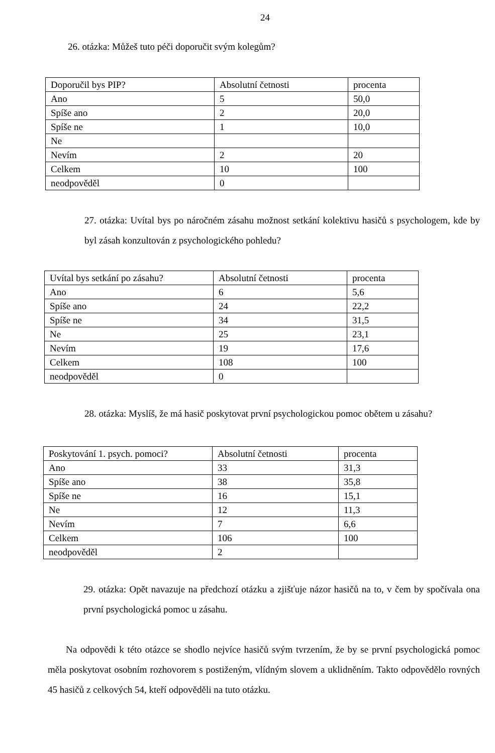24
26. otázka: Můžeš tuto péči doporučit svým kolegům?
| Doporučil bys PIP? | Absolutní četnosti | procenta |
| Ano | 5 | 50,0 |
| Spíše ano | 2 | 20,0 |
| Spíše ne | 1 | 10,0 |
| Ne | | |
| Nevím | 2 | 20 |
| Celkem | 10 | 100 |
| neodpověděl | 0 | |
27. otázka: Uvítal bys po náročném zásahu možnost setkání kolektivu hasičů s psychologem, kde by byl zásah konzultován z psychologického pohledu?
| Uvítal bys setkání po zásahu? | Absolutní četnosti | procenta |
| Ano | 6 | 5,6 |
| Spíše ano | 24 | 22,2 |
| Spíše ne | 34 | 31,5 |
| Ne | 25 | 23,1 |
| Nevím | 19 | 17,6 |
| Celkem | 108 | 100 |
| neodpověděl | 0 | |
28. otázka: Myslíš, že má hasič poskytovat první psychologickou pomoc obětem u zásahu?
| Poskytování 1. psych. pomoci? | Absolutní četnosti | procenta |
| Ano | 33 | 31,3 |
| Spíše ano | 38 | 35,8 |
| Spíše ne | 16 | 15,1 |
| Ne | 12 | 11,3 |
| Nevím | 7 | 6,6 |
| Celkem | 106 | 100 |
| neodpověděl | 2 | |
29. otázka: Opět navazuje na předchozí otázku a zjišťuje názor hasičů na to, v čem by spočívala ona první psychologická pomoc u zásahu.
Na odpovědi k této otázce se shodlo nejvíce hasičů svým tvrzením, že by se první psychologická pomoc měla poskytovat osobním rozhovorem s postiženým, vlídným slovem a uklidněním. Takto odpovědělo rovných 45 hasičů z celkových 54, kteří odpověděli na tuto otázku.